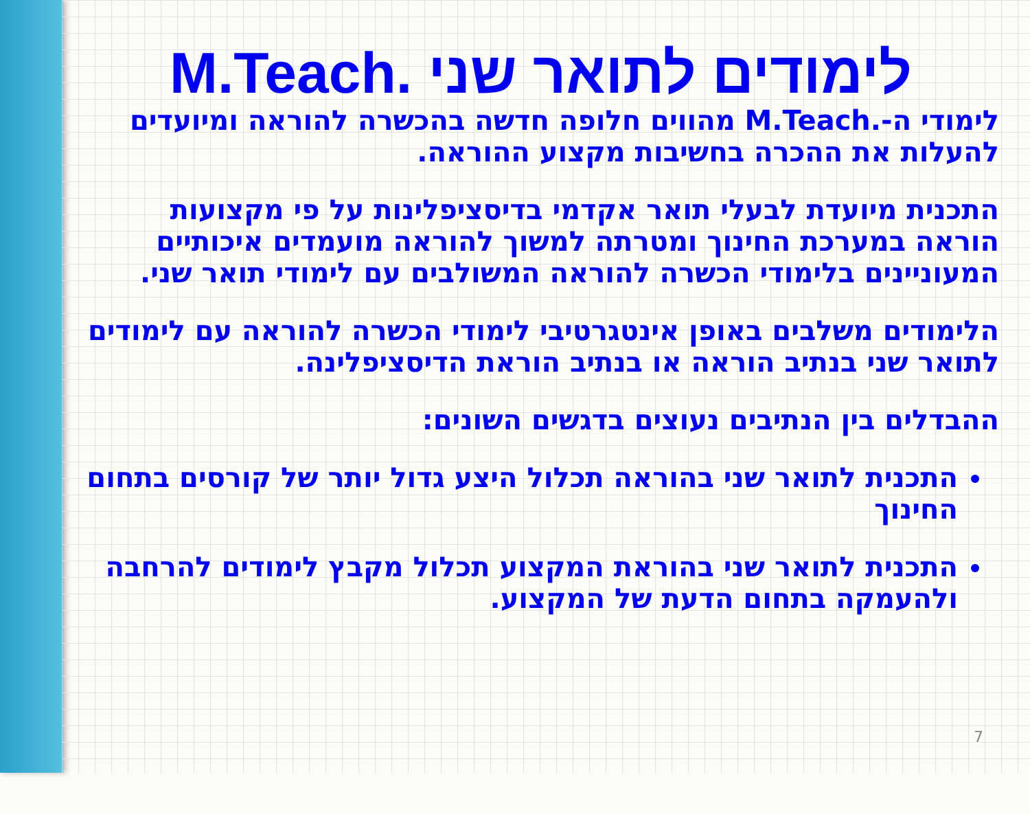לימודים לתואר שני .M.Teach
לימודי ה-.M.Teach מהווים חלופה חדשה בהכשרה להוראה ומיועדים להעלות את ההכרה בחשיבות מקצוע ההוראה.
התכנית מיועדת לבעלי תואר אקדמי בדיסציפלינות על פי מקצועות הוראה במערכת החינוך ומטרתה למשוך להוראה מועמדים איכותיים המעוניינים בלימודי הכשרה להוראה המשולבים עם לימודי תואר שני.
הלימודים משלבים באופן אינטגרטיבי לימודי הכשרה להוראה עם לימודים לתואר שני בנתיב הוראה או בנתיב הוראת הדיסציפלינה.
ההבדלים בין הנתיבים נעוצים בדגשים השונים:
התכנית לתואר שני בהוראה תכלול היצע גדול יותר של קורסים בתחום החינוך
התכנית לתואר שני בהוראת המקצוע תכלול מקבץ לימודים להרחבה ולהעמקה בתחום הדעת של המקצוע.
7